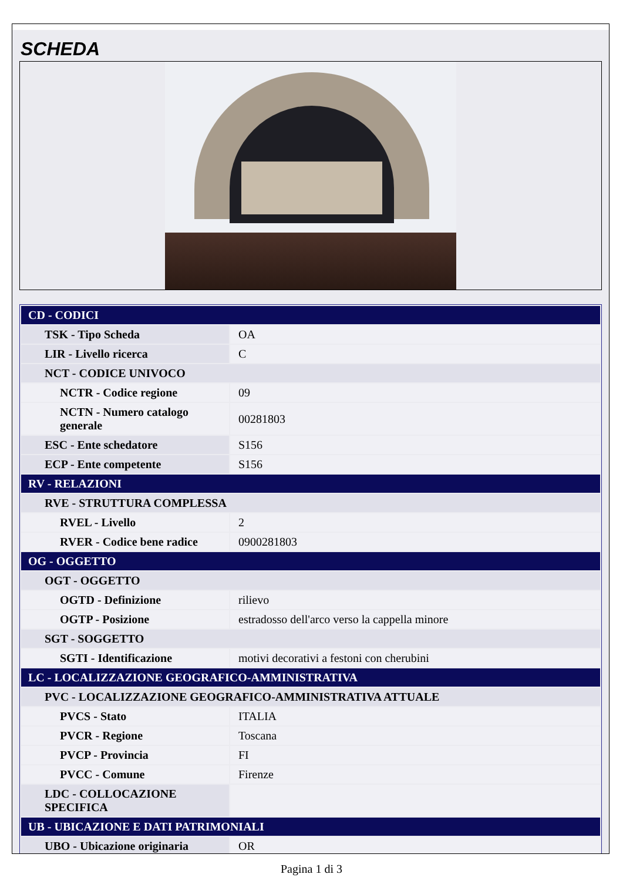SCHEDA
| CD - CODICI | |
| TSK - Tipo Scheda | OA |
| LIR - Livello ricerca | C |
| NCT - CODICE UNIVOCO | |
| NCTR - Codice regione | 09 |
| NCTN - Numero catalogo generale | 00281803 |
| ESC - Ente schedatore | S156 |
| ECP - Ente competente | S156 |
| RV - RELAZIONI | |
| RVE - STRUTTURA COMPLESSA | |
| RVEL - Livello | 2 |
| RVER - Codice bene radice | 0900281803 |
| OG - OGGETTO | |
| OGT - OGGETTO | |
| OGTD - Definizione | rilievo |
| OGTP - Posizione | estradosso dell'arco verso la cappella minore |
| SGT - SOGGETTO | |
| SGTI - Identificazione | motivi decorativi a festoni con cherubini |
| LC - LOCALIZZAZIONE GEOGRAFICO-AMMINISTRATIVA | |
| PVC - LOCALIZZAZIONE GEOGRAFICO-AMMINISTRATIVA ATTUALE | |
| PVCS - Stato | ITALIA |
| PVCR - Regione | Toscana |
| PVCP - Provincia | FI |
| PVCC - Comune | Firenze |
| LDC - COLLOCAZIONE SPECIFICA | |
| UB - UBICAZIONE E DATI PATRIMONIALI | |
| UBO - Ubicazione originaria | OR |
Pagina 1 di 3